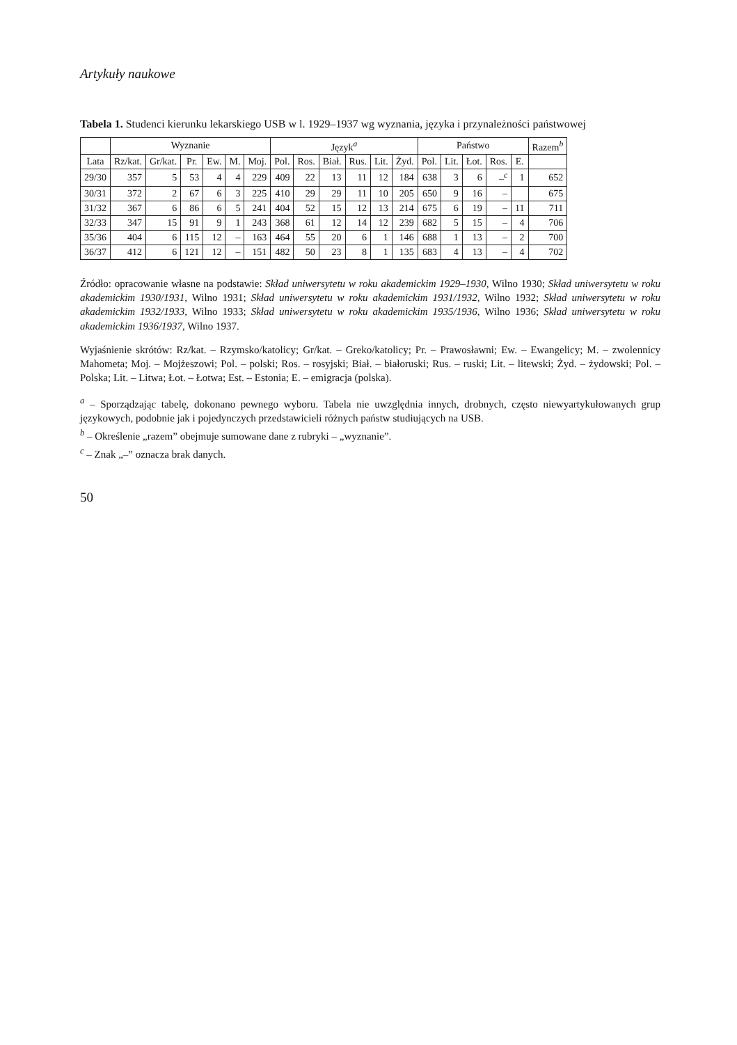Artykuły naukowe
Tabela 1. Studenci kierunku lekarskiego USB w l. 1929–1937 wg wyznania, języka i przynależności państwowej
| | Wyznanie | | | | | | Język<sup>a</sup> | | | | | | Państwo | | | | | Razem<sup>b</sup> |
| --- | --- | --- | --- | --- | --- | --- | --- | --- | --- | --- | --- | --- | --- | --- | --- | --- | --- | --- |
| Lata | Rz/kat. | Gr/kat. | Pr. | Ew. | M. | Moj. | Pol. | Ros. | Biał. | Rus. | Lit. | Żyd. | Pol. | Lit. | Łot. | Ros. | E. | |
| 29/30 | 357 | 5 | 53 | 4 | 4 | 229 | 409 | 22 | 13 | 11 | 12 | 184 | 638 | 3 | 6 | –<sup>c</sup> | 1 | 652 |
| 30/31 | 372 | 2 | 67 | 6 | 3 | 225 | 410 | 29 | 29 | 11 | 10 | 205 | 650 | 9 | 16 | – | | 675 |
| 31/32 | 367 | 6 | 86 | 6 | 5 | 241 | 404 | 52 | 15 | 12 | 13 | 214 | 675 | 6 | 19 | – | 11 | 711 |
| 32/33 | 347 | 15 | 91 | 9 | 1 | 243 | 368 | 61 | 12 | 14 | 12 | 239 | 682 | 5 | 15 | – | 4 | 706 |
| 35/36 | 404 | 6 | 115 | 12 | – | 163 | 464 | 55 | 20 | 6 | 1 | 146 | 688 | 1 | 13 | – | 2 | 700 |
| 36/37 | 412 | 6 | 121 | 12 | – | 151 | 482 | 50 | 23 | 8 | 1 | 135 | 683 | 4 | 13 | – | 4 | 702 |
Źródło: opracowanie własne na podstawie: Skład uniwersytetu w roku akademickim 1929–1930, Wilno 1930; Skład uniwersytetu w roku akademickim 1930/1931, Wilno 1931; Skład uniwersytetu w roku akademickim 1931/1932, Wilno 1932; Skład uniwersytetu w roku akademickim 1932/1933, Wilno 1933; Skład uniwersytetu w roku akademickim 1935/1936, Wilno 1936; Skład uniwersytetu w roku akademickim 1936/1937, Wilno 1937.
Wyjaśnienie skrótów: Rz/kat. – Rzymsko/katolicy; Gr/kat. – Greko/katolicy; Pr. – Prawosławni; Ew. – Ewangelicy; M. – zwolennicy Mahometa; Moj. – Mojżeszowi; Pol. – polski; Ros. – rosyjski; Biał. – białoruski; Rus. – ruski; Lit. – litewski; Żyd. – żydowski; Pol. – Polska; Lit. – Litwa; Łot. – Łotwa; Est. – Estonia; E. – emigracja (polska).
<sup>a</sup> – Sporządzając tabelę, dokonano pewnego wyboru. Tabela nie uwzględnia innych, drobnych, często niewyartykułowanych grup językowych, podobnie jak i pojedynczych przedstawicieli różnych państw studiujących na USB.
<sup>b</sup> – Określenie „razem” obejmuje sumowane dane z rubryki – „wyznanie”.
<sup>c</sup> – Znak „–” oznacza brak danych.
50